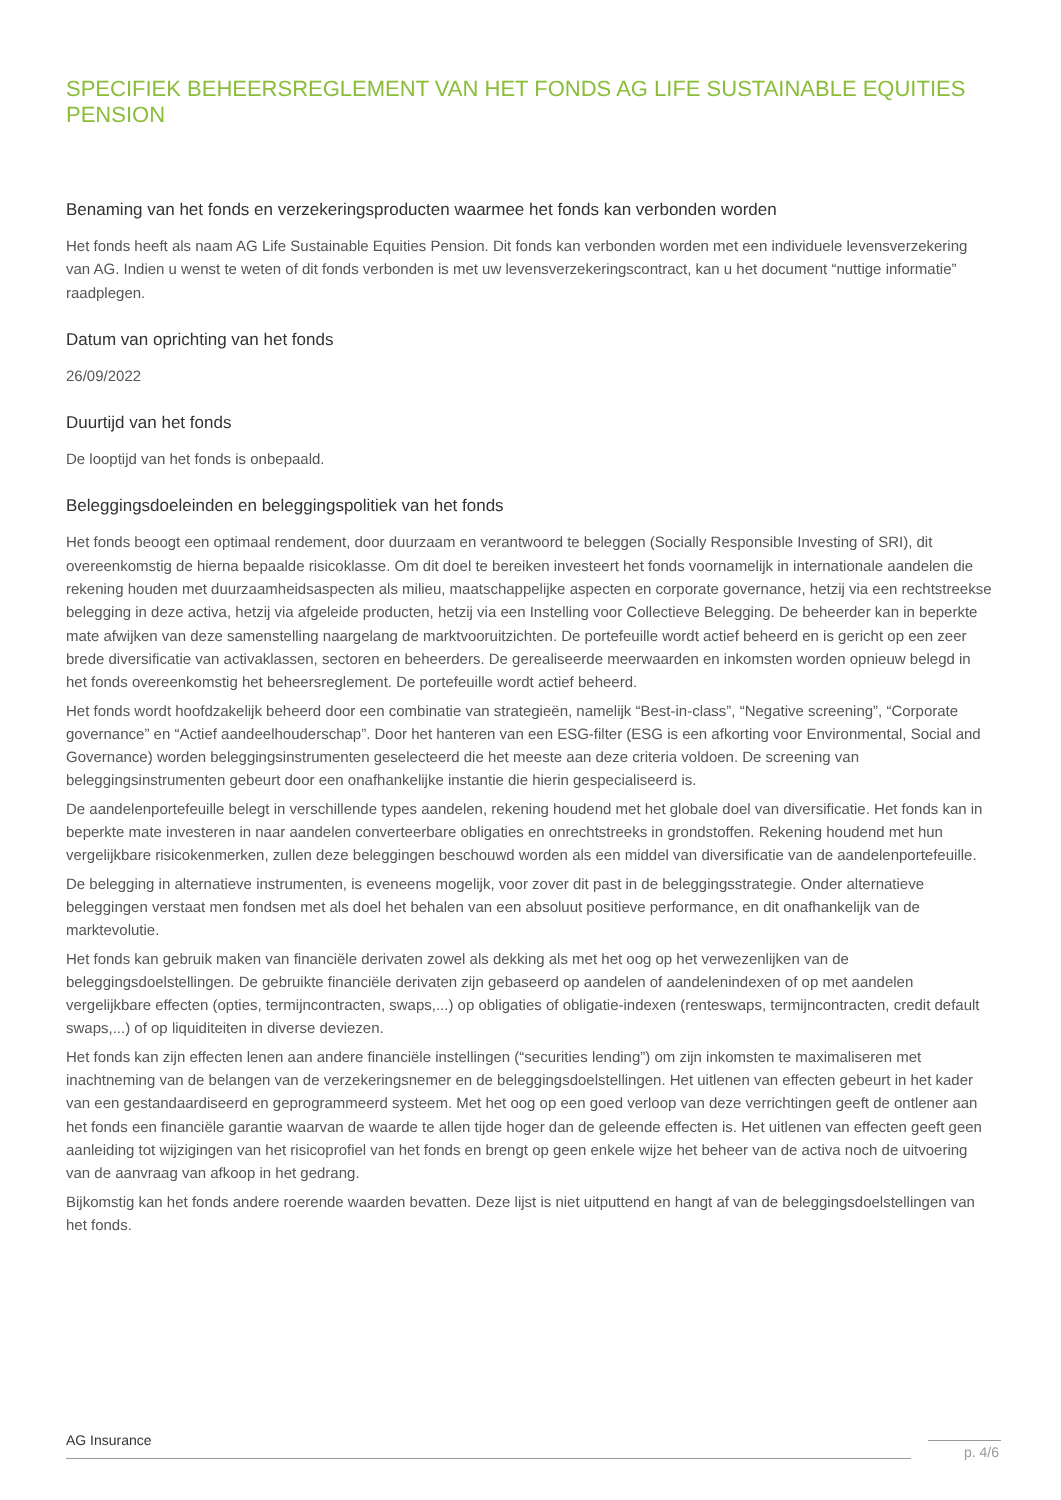SPECIFIEK BEHEERSREGLEMENT VAN HET FONDS AG LIFE SUSTAINABLE EQUITIES PENSION
Benaming van het fonds en verzekeringsproducten waarmee het fonds kan verbonden worden
Het fonds heeft als naam AG Life Sustainable Equities Pension. Dit fonds kan verbonden worden met een individuele levensverzekering van AG. Indien u wenst te weten of dit fonds verbonden is met uw levensverzekeringscontract, kan u het document “nuttige informatie” raadplegen.
Datum van oprichting van het fonds
26/09/2022
Duurtijd van het fonds
De looptijd van het fonds is onbepaald.
Beleggingsdoeleinden en beleggingspolitiek van het fonds
Het fonds beoogt een optimaal rendement, door duurzaam en verantwoord te beleggen (Socially Responsible Investing of SRI), dit overeenkomstig de hierna bepaalde risicoklasse. Om dit doel te bereiken investeert het fonds voornamelijk in internationale aandelen die rekening houden met duurzaamheidsaspecten als milieu, maatschappelijke aspecten en corporate governance, hetzij via een rechtstreekse belegging in deze activa, hetzij via afgeleide producten, hetzij via een Instelling voor Collectieve Belegging. De beheerder kan in beperkte mate afwijken van deze samenstelling naargelang de marktvooruitzichten. De portefeuille wordt actief beheerd en is gericht op een zeer brede diversificatie van activaklassen, sectoren en beheerders. De gerealiseerde meerwaarden en inkomsten worden opnieuw belegd in het fonds overeenkomstig het beheersreglement. De portefeuille wordt actief beheerd.
Het fonds wordt hoofdzakelijk beheerd door een combinatie van strategieën, namelijk “Best-in-class”, “Negative screening”, “Corporate governance” en “Actief aandeelhouderschap”. Door het hanteren van een ESG-filter (ESG is een afkorting voor Environmental, Social and Governance) worden beleggingsinstrumenten geselecteerd die het meeste aan deze criteria voldoen. De screening van beleggingsinstrumenten gebeurt door een onafhankelijke instantie die hierin gespecialiseerd is.
De aandelenportefeuille belegt in verschillende types aandelen, rekening houdend met het globale doel van diversificatie. Het fonds kan in beperkte mate investeren in naar aandelen converteerbare obligaties en onrechtstreeks in grondstoffen. Rekening houdend met hun vergelijkbare risicokenmerken, zullen deze beleggingen beschouwd worden als een middel van diversificatie van de aandelenportefeuille.
De belegging in alternatieve instrumenten, is eveneens mogelijk, voor zover dit past in de beleggingsstrategie. Onder alternatieve beleggingen verstaat men fondsen met als doel het behalen van een absoluut positieve performance, en dit onafhankelijk van de marktevolutie.
Het fonds kan gebruik maken van financiële derivaten zowel als dekking als met het oog op het verwezenlijken van de beleggingsdoelstellingen. De gebruikte financiële derivaten zijn gebaseerd op aandelen of aandelenindexen of op met aandelen vergelijkbare effecten (opties, termijncontracten, swaps,...) op obligaties of obligatie-indexen (renteswaps, termijncontracten, credit default swaps,...) of op liquiditeiten in diverse deviezen.
Het fonds kan zijn effecten lenen aan andere financiële instellingen (“securities lending”) om zijn inkomsten te maximaliseren met inachtneming van de belangen van de verzekeringsnemer en de beleggingsdoelstellingen. Het uitlenen van effecten gebeurt in het kader van een gestandaardiseerd en geprogrammeerd systeem. Met het oog op een goed verloop van deze verrichtingen geeft de ontlener aan het fonds een financiële garantie waarvan de waarde te allen tijde hoger dan de geleende effecten is. Het uitlenen van effecten geeft geen aanleiding tot wijzigingen van het risicoprofiel van het fonds en brengt op geen enkele wijze het beheer van de activa noch de uitvoering van de aanvraag van afkoop in het gedrang.
Bijkomstig kan het fonds andere roerende waarden bevatten. Deze lijst is niet uitputtend en hangt af van de beleggingsdoelstellingen van het fonds.
AG Insurance
p. 4/6